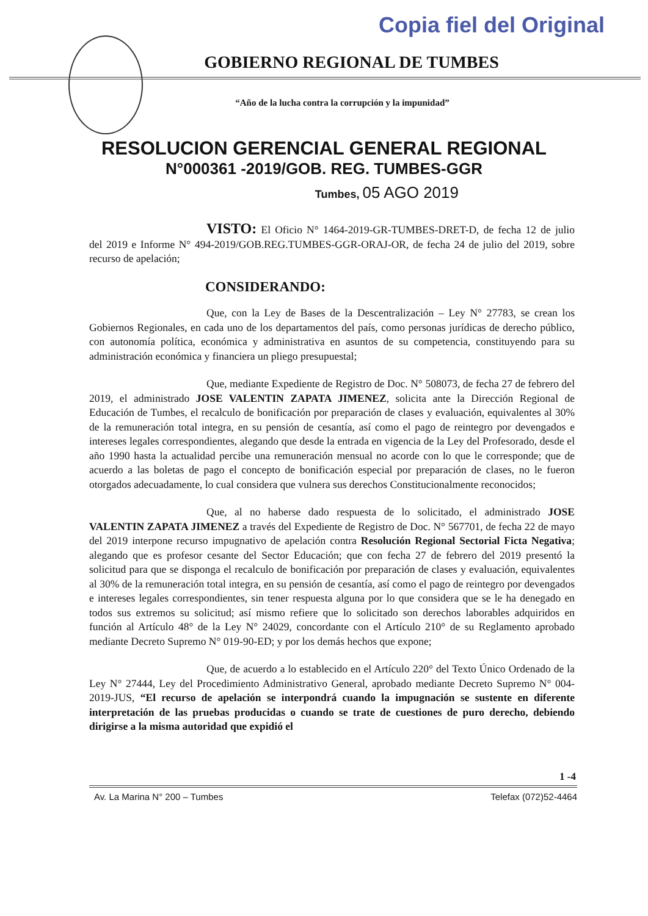Copia fiel del Original
GOBIERNO REGIONAL DE TUMBES
“Año de la lucha contra la corrupción y la impunidad”
RESOLUCION GERENCIAL GENERAL REGIONAL
N°000361 -2019/GOB. REG. TUMBES-GGR
Tumbes, 05 AGO 2019
VISTO: El Oficio N° 1464-2019-GR-TUMBES-DRET-D, de fecha 12 de julio del 2019 e Informe N° 494-2019/GOB.REG.TUMBES-GGR-ORAJ-OR, de fecha 24 de julio del 2019, sobre recurso de apelación;
CONSIDERANDO:
Que, con la Ley de Bases de la Descentralización – Ley N° 27783, se crean los Gobiernos Regionales, en cada uno de los departamentos del país, como personas jurídicas de derecho público, con autonomía política, económica y administrativa en asuntos de su competencia, constituyendo para su administración económica y financiera un pliego presupuestal;
Que, mediante Expediente de Registro de Doc. N° 508073, de fecha 27 de febrero del 2019, el administrado JOSE VALENTIN ZAPATA JIMENEZ, solicita ante la Dirección Regional de Educación de Tumbes, el recalculo de bonificación por preparación de clases y evaluación, equivalentes al 30% de la remuneración total integra, en su pensión de cesantía, así como el pago de reintegro por devengados e intereses legales correspondientes, alegando que desde la entrada en vigencia de la Ley del Profesorado, desde el año 1990 hasta la actualidad percibe una remuneración mensual no acorde con lo que le corresponde; que de acuerdo a las boletas de pago el concepto de bonificación especial por preparación de clases, no le fueron otorgados adecuadamente, lo cual considera que vulnera sus derechos Constitucionalmente reconocidos;
Que, al no haberse dado respuesta de lo solicitado, el administrado JOSE VALENTIN ZAPATA JIMENEZ a través del Expediente de Registro de Doc. N° 567701, de fecha 22 de mayo del 2019 interpone recurso impugnativo de apelación contra Resolución Regional Sectorial Ficta Negativa; alegando que es profesor cesante del Sector Educación; que con fecha 27 de febrero del 2019 presentó la solicitud para que se disponga el recalculo de bonificación por preparación de clases y evaluación, equivalentes al 30% de la remuneración total integra, en su pensión de cesantía, así como el pago de reintegro por devengados e intereses legales correspondientes, sin tener respuesta alguna por lo que considera que se le ha denegado en todos sus extremos su solicitud; así mismo refiere que lo solicitado son derechos laborables adquiridos en función al Artículo 48° de la Ley N° 24029, concordante con el Artículo 210° de su Reglamento aprobado mediante Decreto Supremo N° 019-90-ED; y por los demás hechos que expone;
Que, de acuerdo a lo establecido en el Artículo 220° del Texto Único Ordenado de la Ley N° 27444, Ley del Procedimiento Administrativo General, aprobado mediante Decreto Supremo N° 004-2019-JUS, “El recurso de apelación se interpondrá cuando la impugnación se sustente en diferente interpretación de las pruebas producidas o cuando se trate de cuestiones de puro derecho, debiendo dirigirse a la misma autoridad que expidió el
1 -4
Av. La Marina N° 200 – Tumbes Telefax (072)52-4464